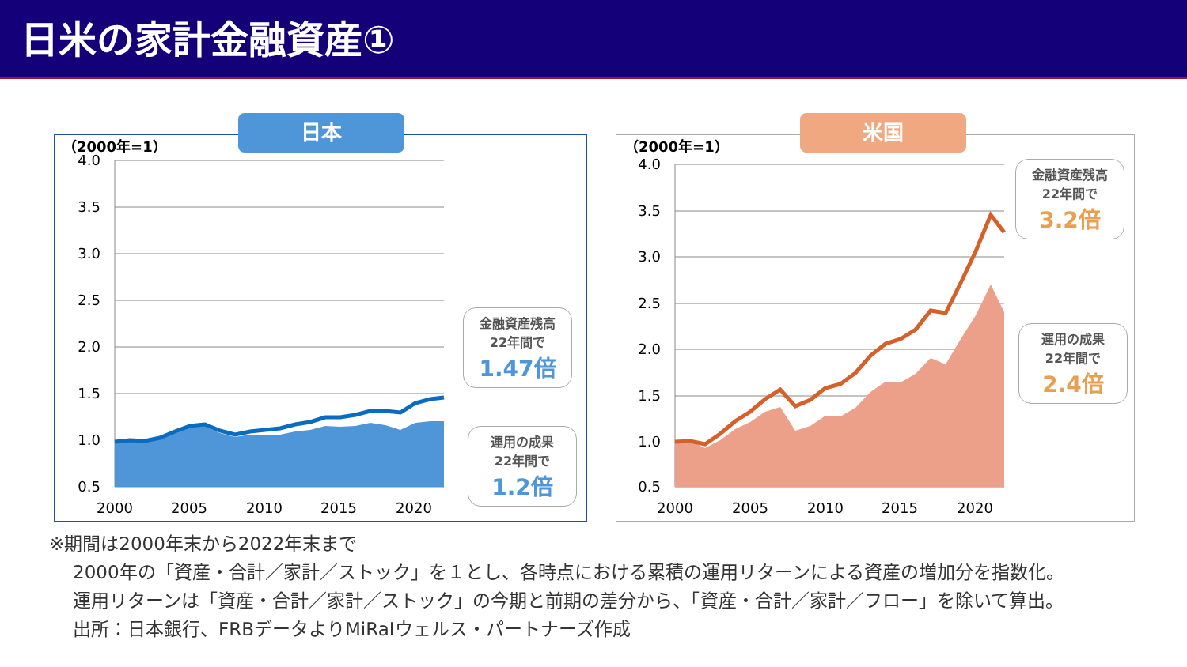日米の家計金融資産①
日本
（2000年=1）
4.0
3.5
3.0
2.5
2.0
1.5
1.0
0.5
2000
2005
2010
2015
2020
金融資産残高
22年間で
1.47倍
運用の成果
22年間で
1.2倍
米国
（2000年=1）
4.0
3.5
3.0
2.5
2.0
1.5
1.0
0.5
2000
2005
2010
2015
2020
金融資産残高
22年間で
3.2倍
運用の成果
22年間で
2.4倍
※期間は2000年末から2022年末まで
2000年の「資産・合計／家計／ストック」を１とし、各時点における累積の運用リターンによる資産の増加分を指数化。
運用リターンは「資産・合計／家計／ストック」の今期と前期の差分から、「資産・合計／家計／フロー」を除いて算出。
出所：日本銀行、FRBデータよりMiRaIウェルス・パートナーズ作成